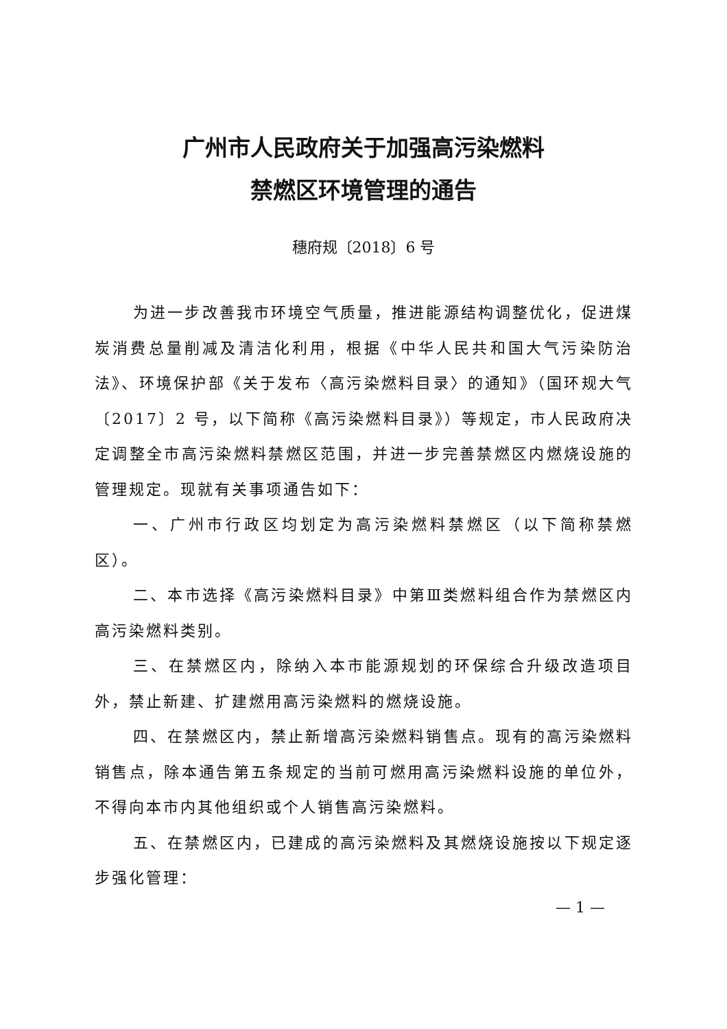广州市人民政府关于加强高污染燃料
禁燃区环境管理的通告
穗府规〔2018〕6 号
为进一步改善我市环境空气质量，推进能源结构调整优化，促进煤炭消费总量削减及清洁化利用，根据《中华人民共和国大气污染防治法》、环境保护部《关于发布〈高污染燃料目录〉的通知》（国环规大气〔2017〕2 号，以下简称《高污染燃料目录》）等规定，市人民政府决定调整全市高污染燃料禁燃区范围，并进一步完善禁燃区内燃烧设施的管理规定。现就有关事项通告如下：
一、广州市行政区均划定为高污染燃料禁燃区（以下简称禁燃区）。
二、本市选择《高污染燃料目录》中第Ⅲ类燃料组合作为禁燃区内高污染燃料类别。
三、在禁燃区内，除纳入本市能源规划的环保综合升级改造项目外，禁止新建、扩建燃用高污染燃料的燃烧设施。
四、在禁燃区内，禁止新增高污染燃料销售点。现有的高污染燃料销售点，除本通告第五条规定的当前可燃用高污染燃料设施的单位外，不得向本市内其他组织或个人销售高污染燃料。
五、在禁燃区内，已建成的高污染燃料及其燃烧设施按以下规定逐步强化管理：
— 1 —